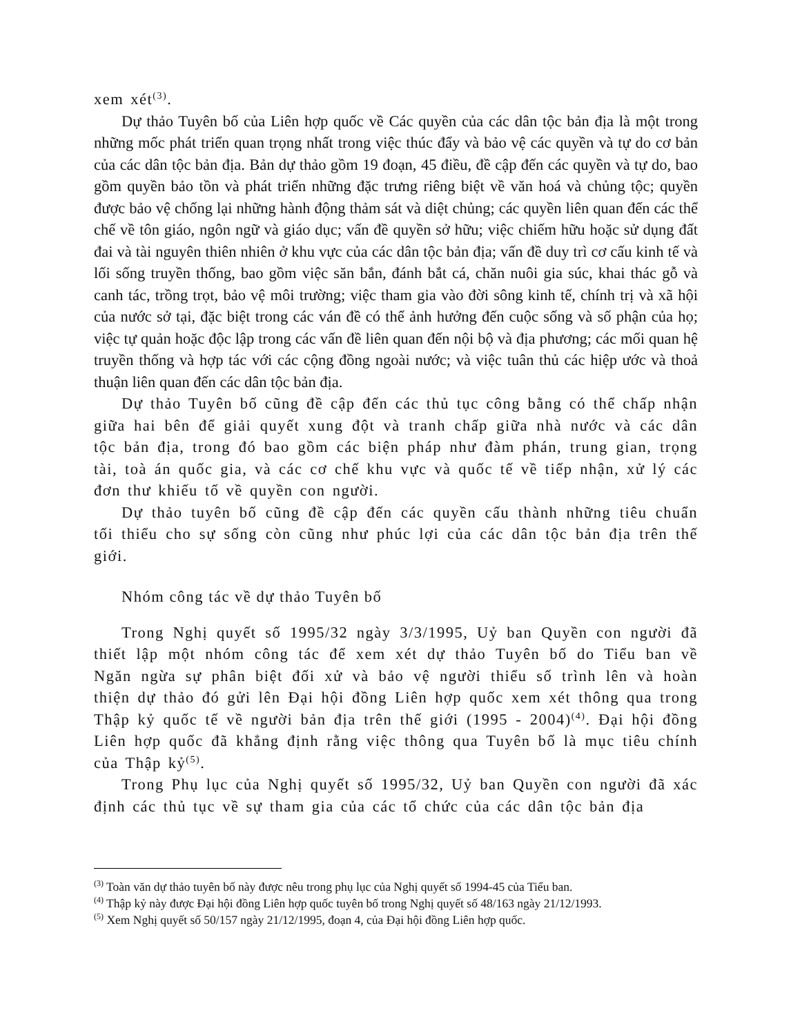xem xét<sup>(3)</sup>.
Dự thảo Tuyên bố của Liên hợp quốc về Các quyền của các dân tộc bản địa là một trong những mốc phát triển quan trọng nhất trong việc thúc đẩy và bảo vệ các quyền và tự do cơ bản của các dân tộc bản địa. Bản dự thảo gồm 19 đoạn, 45 điều, đề cập đến các quyền và tự do, bao gồm quyền bảo tồn và phát triển những đặc trưng riêng biệt về văn hoá và chủng tộc; quyền được bảo vệ chống lại những hành động thảm sát và diệt chủng; các quyền liên quan đến các thể chế về tôn giáo, ngôn ngữ và giáo dục; vấn đề quyền sở hữu; việc chiếm hữu hoặc sử dụng đất đai và tài nguyên thiên nhiên ở khu vực của các dân tộc bản địa; vấn đề duy trì cơ cấu kinh tế và lối sống truyền thống, bao gồm việc săn bắn, đánh bắt cá, chăn nuôi gia súc, khai thác gỗ và canh tác, trồng trọt, bảo vệ môi trường; việc tham gia vào đời sông kinh tế, chính trị và xã hội của nước sở tại, đặc biệt trong các ván đề có thể ảnh hưởng đến cuộc sống và số phận của họ; việc tự quản hoặc độc lập trong các vấn đề liên quan đến nội bộ và địa phương; các mối quan hệ truyền thống và hợp tác với các cộng đồng ngoài nước; và việc tuân thủ các hiệp ước và thoả thuận liên quan đến các dân tộc bản địa.
Dự thảo Tuyên bố cũng đề cập đến các thủ tục công bằng có thể chấp nhận giữa hai bên để giải quyết xung đột và tranh chấp giữa nhà nước và các dân tộc bản địa, trong đó bao gồm các biện pháp như đàm phán, trung gian, trọng tài, toà án quốc gia, và các cơ chế khu vực và quốc tế về tiếp nhận, xử lý các đơn thư khiếu tố về quyền con người.
Dự thảo tuyên bố cũng đề cập đến các quyền cấu thành những tiêu chuẩn tối thiểu cho sự sống còn cũng như phúc lợi của các dân tộc bản địa trên thế giới.
Nhóm công tác về dự thảo Tuyên bố
Trong Nghị quyết số 1995/32 ngày 3/3/1995, Uỷ ban Quyền con người đã thiết lập một nhóm công tác để xem xét dự thảo Tuyên bố do Tiểu ban về Ngăn ngừa sự phân biệt đối xử và bảo vệ người thiểu số trình lên và hoàn thiện dự thảo đó gửi lên Đại hội đồng Liên hợp quốc xem xét thông qua trong Thập kỷ quốc tế về người bản địa trên thế giới (1995 - 2004)<sup>(4)</sup>. Đại hội đồng Liên hợp quốc đã khẳng định rằng việc thông qua Tuyên bố là mục tiêu chính của Thập kỷ<sup>(5)</sup>.
Trong Phụ lục của Nghị quyết số 1995/32, Uỷ ban Quyền con người đã xác định các thủ tục về sự tham gia của các tổ chức của các dân tộc bản địa
<sup>(3)</sup> Toàn văn dự thảo tuyên bố này được nêu trong phụ lục của Nghị quyết số 1994-45 của Tiểu ban.
<sup>(4)</sup> Thập kỷ này được Đại hội đồng Liên hợp quốc tuyên bố trong Nghị quyết số 48/163 ngày 21/12/1993.
<sup>(5)</sup> Xem Nghị quyết số 50/157 ngày 21/12/1995, đoạn 4, của Đại hội đồng Liên hợp quốc.